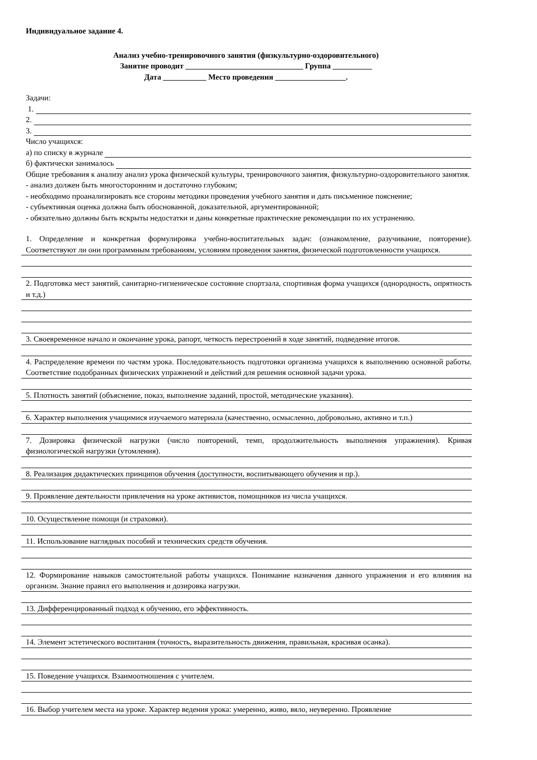Индивидуальное задание 4.
Анализ учебно-тренировочного занятия (физкультурно-оздоровительного)
Занятие проводит ______________________________ Группа __________
Дата ___________ Место проведения __________________.
Задачи:
1.
2.
3.
Число учащихся:
а) по списку в журнале
б) фактически занималось
Общие требования к анализу анализ урока физической культуры, тренировочного занятия, физкультурно-оздоровительного занятия.
- анализ должен быть многосторонним и достаточно глубоким;
- необходимо проанализировать все стороны методики проведения учебного занятия и дать письменное пояснение;
- субъективная оценка должна быть обоснованной, доказательной, аргументированной;
- обязательно должны быть вскрыты недостатки и даны конкретные практические рекомендации по их устранению.
1. Определение и конкретная формулировка учебно-воспитательных задач: (ознакомление, разучивание, повторение). Соответствуют ли они программным требованиям, условиям проведения занятия, физической подготовленности учащихся.
2. Подготовка мест занятий, санитарно-гигиеническое состояние спортзала, спортивная форма учащихся (однородность, опрятность и т.д.)
3. Своевременное начало и окончание урока, рапорт, четкость перестроений в ходе занятий, подведение итогов.
4. Распределение времени по частям урока. Последовательность подготовки организма учащихся к выполнению основной работы. Соответствие подобранных физических упражнений и действий для решения основной задачи урока.
5. Плотность занятий (объяснение, показ, выполнение заданий, простой, методические указания).
6. Характер выполнения учащимися изучаемого материала (качественно, осмысленно, добровольно, активно и т.п.)
7. Дозировка физической нагрузки (число повторений, темп, продолжительность выполнения упражнения). Кривая физиологической нагрузки (утомления).
8. Реализация дидактических принципов обучения (доступности, воспитывающего обучения и пр.).
9. Проявление деятельности привлечения на уроке активистов, помощников из числа учащихся.
10. Осуществление помощи (и страховки).
11. Использование наглядных пособий и технических средств обучения.
12. Формирование навыков самостоятельной работы учащихся. Понимание назначения данного упражнения и его влияния на организм. Знание правил его выполнения и дозировка нагрузки.
13. Дифференцированный подход к обучению, его эффективность.
14. Элемент эстетического воспитания (точность, выразительность движения, правильная, красивая осанка).
15. Поведение учащихся. Взаимоотношения с учителем.
16. Выбор учителем места на уроке. Характер ведения урока: умеренно, живо, вяло, неуверенно. Проявление